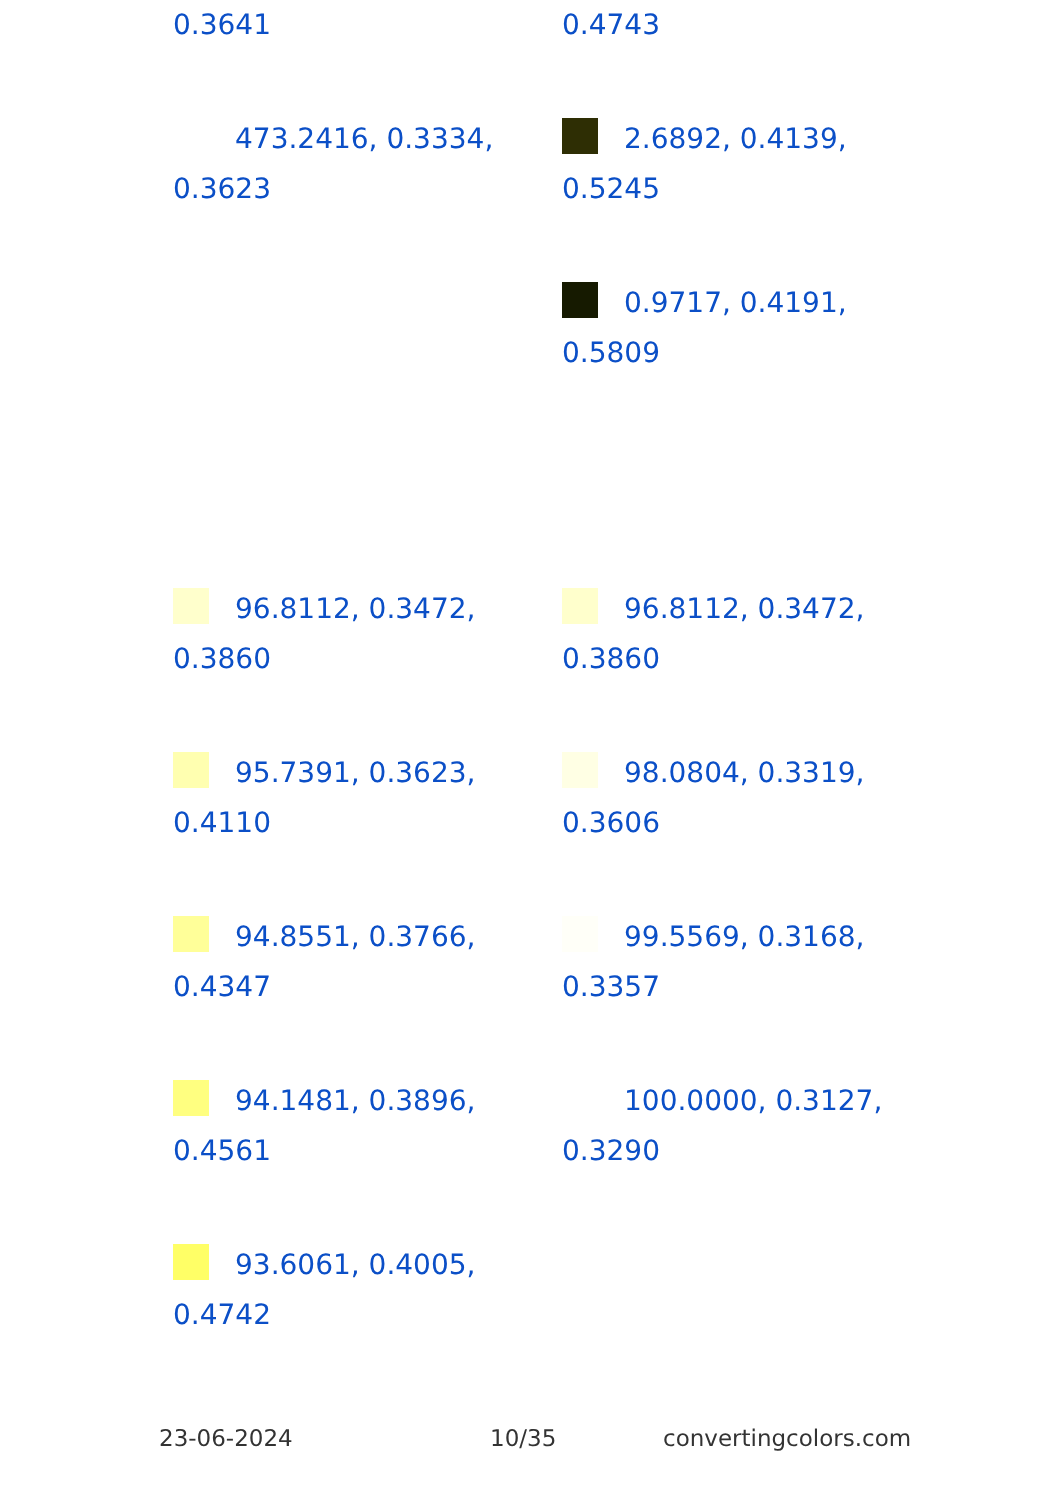0.3641 0.4743
473.2416, 0.3334, 0.3623
2.6892, 0.4139, 0.5245
0.9717, 0.4191, 0.5809
96.8112, 0.3472, 0.3860
96.8112, 0.3472, 0.3860
95.7391, 0.3623, 0.4110
98.0804, 0.3319, 0.3606
94.8551, 0.3766, 0.4347
99.5569, 0.3168, 0.3357
94.1481, 0.3896, 0.4561
100.0000, 0.3127, 0.3290
93.6061, 0.4005, 0.4742
23-06-2024 10/35 convertingcolors.com